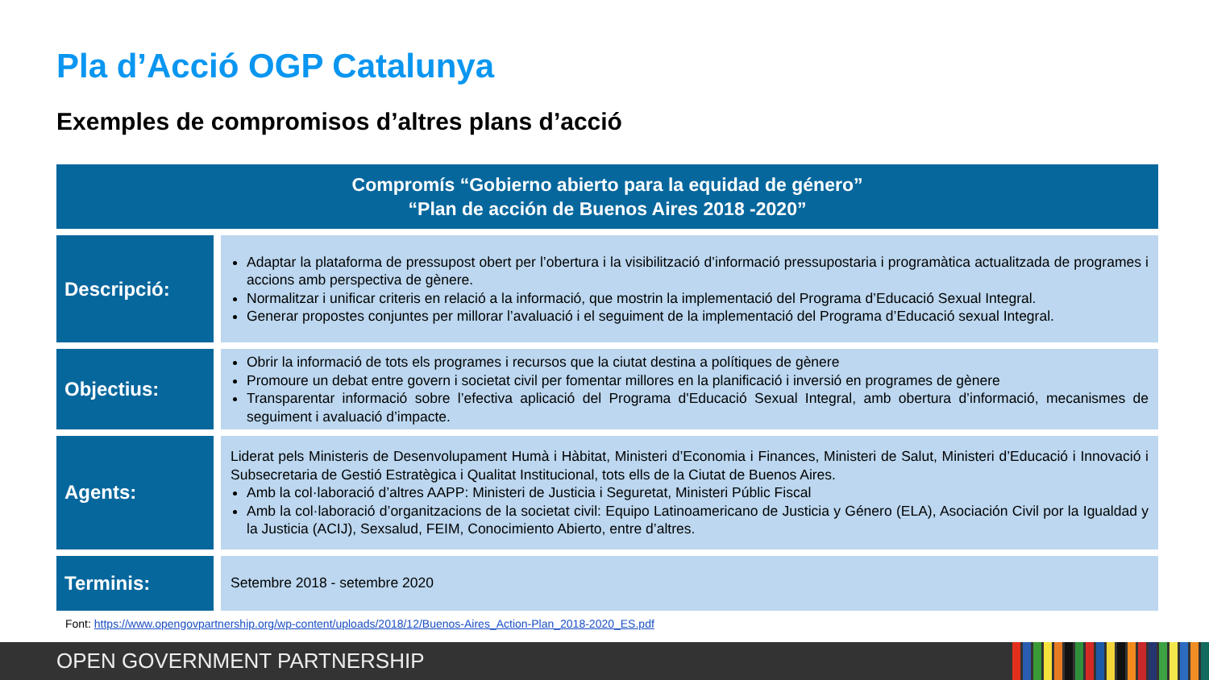Pla d’Acció OGP Catalunya
Exemples de compromisos d’altres plans d’acció
| Compromís “Gobierno abierto para la equidad de género” “Plan de acción de Buenos Aires 2018 -2020” | |
| --- | --- |
| Descripció: | Adaptar la plataforma de pressupost obert per l’obertura i la visibilització d’informació pressupostaria i programàtica actualitzada de programes i accions amb perspectiva de gènere. Normalitzar i unificar criteris en relació a la informació, que mostrin la implementació del Programa d’Educació Sexual Integral. Generar propostes conjuntes per millorar l’avaluació i el seguiment de la implementació del Programa d’Educació sexual Integral. |
| Objectius: | Obrir la informació de tots els programes i recursos que la ciutat destina a polítiques de gènere Promoure un debat entre govern i societat civil per fomentar millores en la planificació i inversió en programes de gènere Transparentar informació sobre l’efectiva aplicació del Programa d'Educació Sexual Integral, amb obertura d’informació, mecanismes de seguiment i avaluació d’impacte. |
| Agents: | Liderat pels Ministeris de Desenvolupament Humà i Hàbitat, Ministeri d’Economia i Finances, Ministeri de Salut, Ministeri d’Educació i Innovació i Subsecretaria de Gestió Estratègica i Qualitat Institucional, tots ells de la Ciutat de Buenos Aires. Amb la col·laboració d’altres AAPP: Ministeri de Justicia i Seguretat, Ministeri Públic Fiscal Amb la col·laboració d’organitzacions de la societat civil: Equipo Latinoamericano de Justicia y Género (ELA), Asociación Civil por la Igualdad y la Justicia (ACIJ), Sexsalud, FEIM, Conocimiento Abierto, entre d’altres. |
| Terminis: | Setembre 2018 - setembre 2020 |
Font: https://www.opengovpartnership.org/wp-content/uploads/2018/12/Buenos-Aires_Action-Plan_2018-2020_ES.pdf
OPEN GOVERNMENT PARTNERSHIP